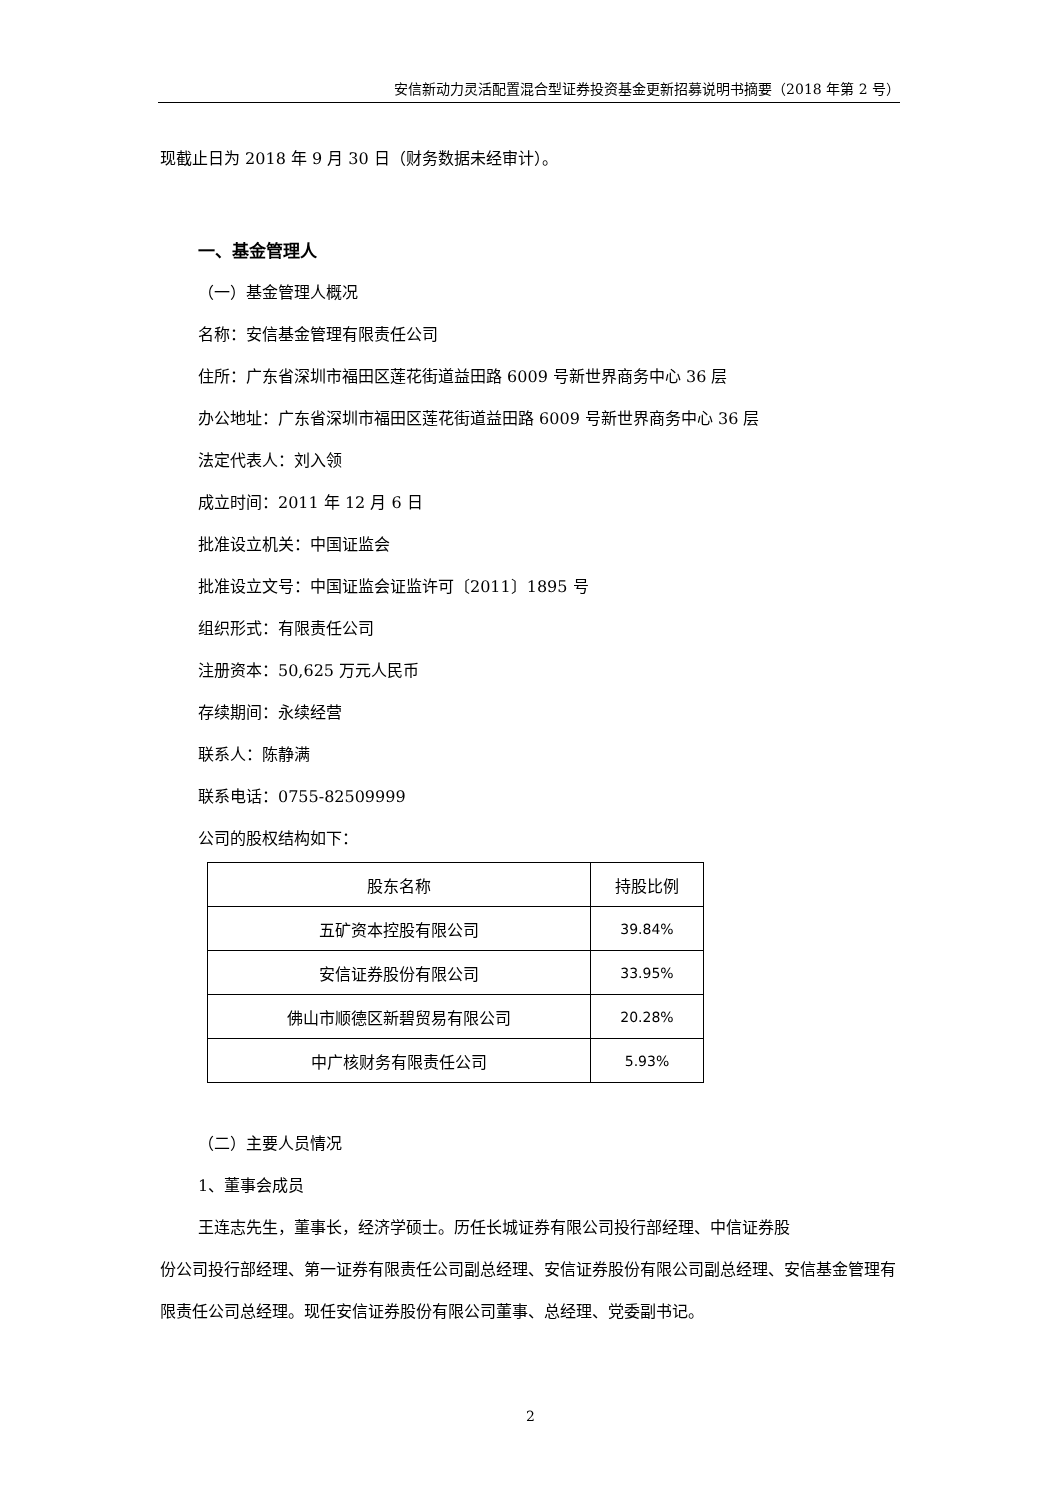安信新动力灵活配置混合型证券投资基金更新招募说明书摘要（2018 年第 2 号）
现截止日为 2018 年 9 月 30 日（财务数据未经审计）。
一、基金管理人
（一）基金管理人概况
名称：安信基金管理有限责任公司
住所：广东省深圳市福田区莲花街道益田路 6009 号新世界商务中心 36 层
办公地址：广东省深圳市福田区莲花街道益田路 6009 号新世界商务中心 36 层
法定代表人：刘入领
成立时间：2011 年 12 月 6 日
批准设立机关：中国证监会
批准设立文号：中国证监会证监许可〔2011〕1895 号
组织形式：有限责任公司
注册资本：50,625 万元人民币
存续期间：永续经营
联系人：陈静满
联系电话：0755-82509999
公司的股权结构如下：
| 股东名称 | 持股比例 |
| 五矿资本控股有限公司 | 39.84% |
| 安信证券股份有限公司 | 33.95% |
| 佛山市顺德区新碧贸易有限公司 | 20.28% |
| 中广核财务有限责任公司 | 5.93% |
（二）主要人员情况
1、董事会成员
王连志先生，董事长，经济学硕士。历任长城证券有限公司投行部经理、中信证券股
份公司投行部经理、第一证券有限责任公司副总经理、安信证券股份有限公司副总经理、安信基金管理有限责任公司总经理。现任安信证券股份有限公司董事、总经理、党委副书记。
2